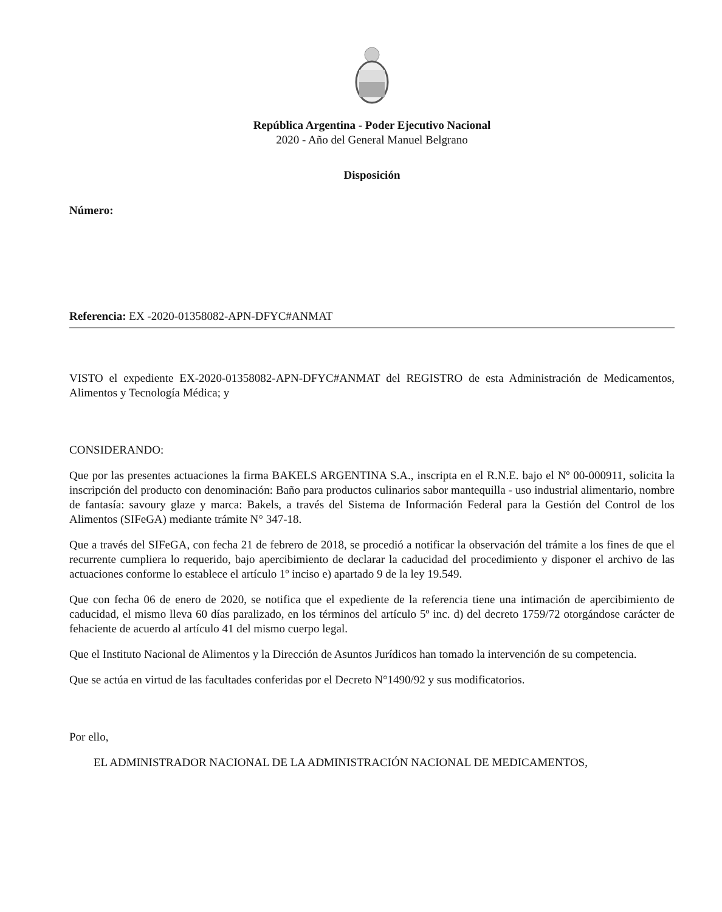República Argentina - Poder Ejecutivo Nacional
2020 - Año del General Manuel Belgrano
Disposición
Número:
Referencia: EX -2020-01358082-APN-DFYC#ANMAT
VISTO el expediente EX-2020-01358082-APN-DFYC#ANMAT del REGISTRO de esta Administración de Medicamentos, Alimentos y Tecnología Médica; y
CONSIDERANDO:
Que por las presentes actuaciones la firma BAKELS ARGENTINA S.A., inscripta en el R.N.E. bajo el Nº 00-000911, solicita la inscripción del producto con denominación: Baño para productos culinarios sabor mantequilla - uso industrial alimentario, nombre de fantasía: savoury glaze y marca: Bakels, a través del Sistema de Información Federal para la Gestión del Control de los Alimentos (SIFeGA) mediante trámite N° 347-18.
Que a través del SIFeGA, con fecha 21 de febrero de 2018, se procedió a notificar la observación del trámite a los fines de que el recurrente cumpliera lo requerido, bajo apercibimiento de declarar la caducidad del procedimiento y disponer el archivo de las actuaciones conforme lo establece el artículo 1º inciso e) apartado 9 de la ley 19.549.
Que con fecha 06 de enero de 2020, se notifica que el expediente de la referencia tiene una intimación de apercibimiento de caducidad, el mismo lleva 60 días paralizado, en los términos del artículo 5º inc. d) del decreto 1759/72 otorgándose carácter de fehaciente de acuerdo al artículo 41 del mismo cuerpo legal.
Que el Instituto Nacional de Alimentos y la Dirección de Asuntos Jurídicos han tomado la intervención de su competencia.
Que se actúa en virtud de las facultades conferidas por el Decreto N°1490/92 y sus modificatorios.
Por ello,
EL ADMINISTRADOR NACIONAL DE LA ADMINISTRACIÓN NACIONAL DE MEDICAMENTOS,